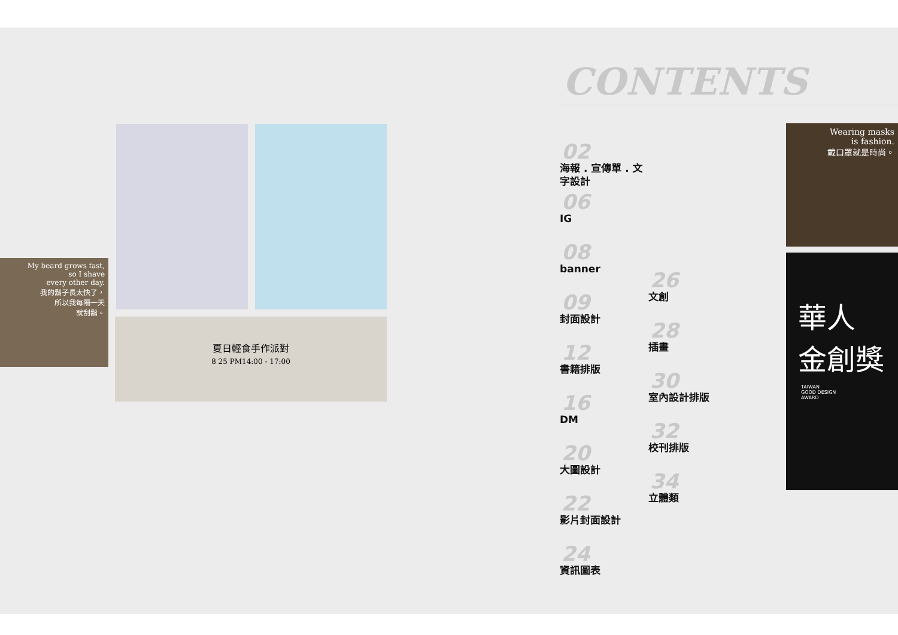My beard grows fast,
so I shave
every other day.
我的鬍子長太快了，
所以我每隔一天
就刮鬍。
夏日輕食手作派對
8 25 PM14:00 - 17:00
CONTENTS
02
海報 . 宣傳單 . 文字設計
06
IG
08
banner
09
封面設計
12
書籍排版
16
DM
20
大圖設計
22
影片封面設計
24
資訊圖表
26
文創
28
插畫
30
室內設計排版
32
校刊排版
34
立體類
Wearing masks
is fashion.
戴口罩就是時尚。
華人
金創獎
TAIWAN
GOOD DESIGN
AWARD